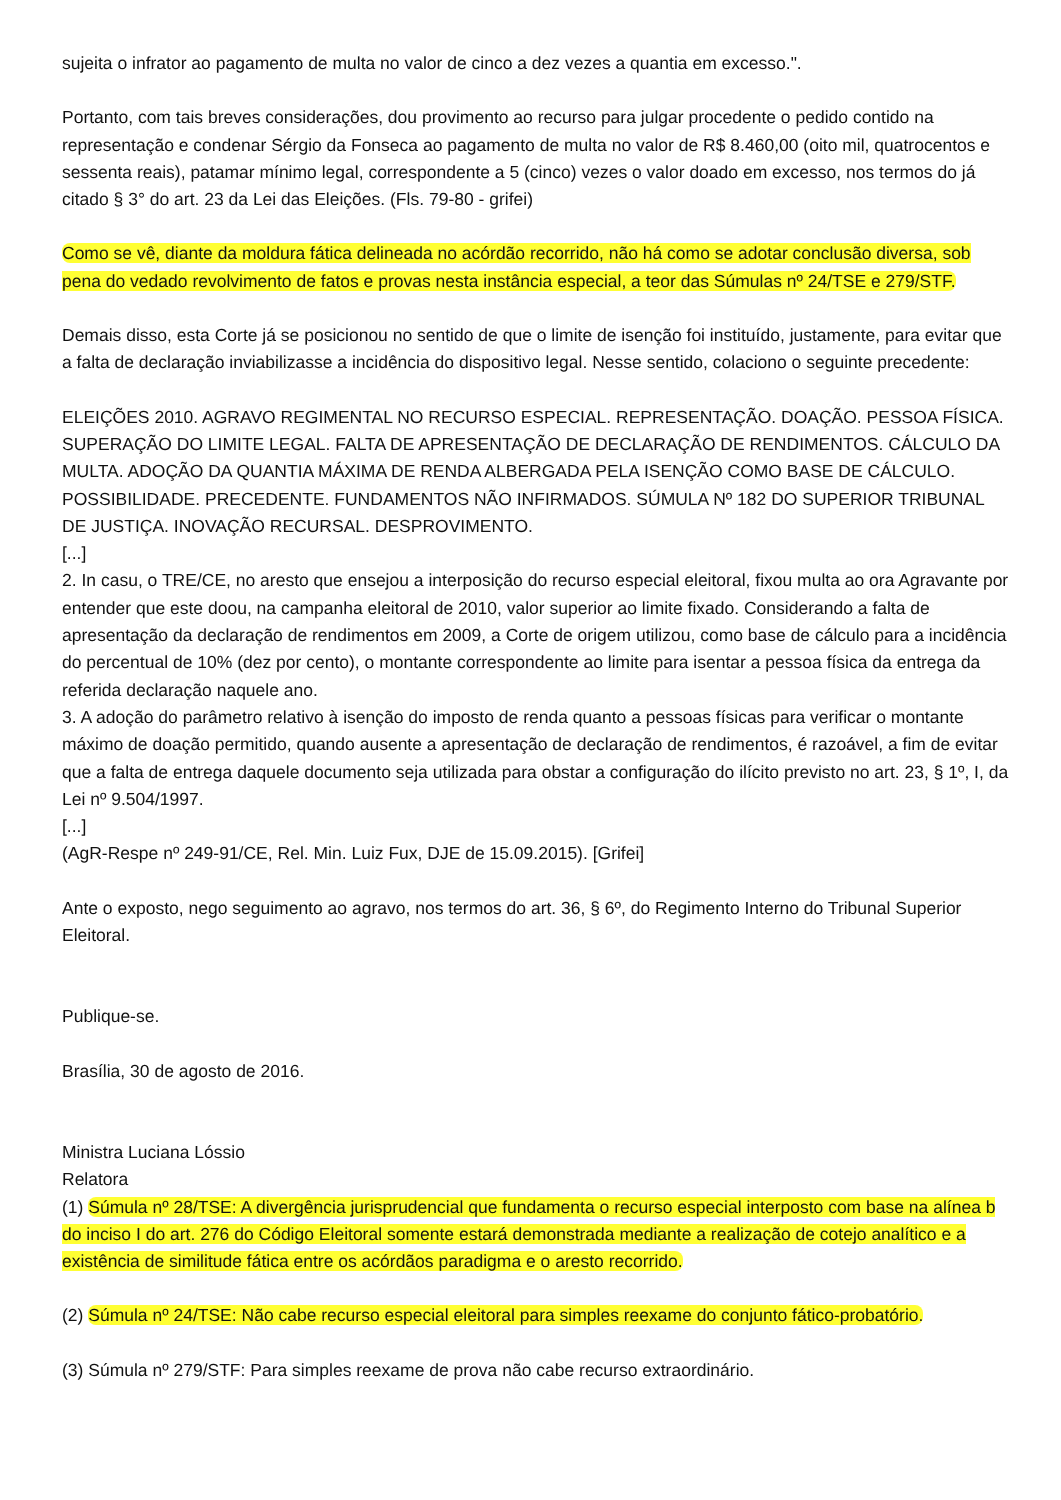sujeita o infrator ao pagamento de multa no valor de cinco a dez vezes a quantia em excesso.".
Portanto, com tais breves considerações, dou provimento ao recurso para julgar procedente o pedido contido na representação e condenar Sérgio da Fonseca ao pagamento de multa no valor de R$ 8.460,00 (oito mil, quatrocentos e sessenta reais), patamar mínimo legal, correspondente a 5 (cinco) vezes o valor doado em excesso, nos termos do já citado § 3° do art. 23 da Lei das Eleições. (Fls. 79-80 - grifei)
Como se vê, diante da moldura fática delineada no acórdão recorrido, não há como se adotar conclusão diversa, sob pena do vedado revolvimento de fatos e provas nesta instância especial, a teor das Súmulas nº 24/TSE e 279/STF.
Demais disso, esta Corte já se posicionou no sentido de que o limite de isenção foi instituído, justamente, para evitar que a falta de declaração inviabilizasse a incidência do dispositivo legal. Nesse sentido, colaciono o seguinte precedente:
ELEIÇÕES 2010. AGRAVO REGIMENTAL NO RECURSO ESPECIAL. REPRESENTAÇÃO. DOAÇÃO. PESSOA FÍSICA. SUPERAÇÃO DO LIMITE LEGAL. FALTA DE APRESENTAÇÃO DE DECLARAÇÃO DE RENDIMENTOS. CÁLCULO DA MULTA. ADOÇÃO DA QUANTIA MÁXIMA DE RENDA ALBERGADA PELA ISENÇÃO COMO BASE DE CÁLCULO. POSSIBILIDADE. PRECEDENTE. FUNDAMENTOS NÃO INFIRMADOS. SÚMULA Nº 182 DO SUPERIOR TRIBUNAL DE JUSTIÇA. INOVAÇÃO RECURSAL. DESPROVIMENTO.
[...]
2. In casu, o TRE/CE, no aresto que ensejou a interposição do recurso especial eleitoral, fixou multa ao ora Agravante por entender que este doou, na campanha eleitoral de 2010, valor superior ao limite fixado. Considerando a falta de apresentação da declaração de rendimentos em 2009, a Corte de origem utilizou, como base de cálculo para a incidência do percentual de 10% (dez por cento), o montante correspondente ao limite para isentar a pessoa física da entrega da referida declaração naquele ano.
3. A adoção do parâmetro relativo à isenção do imposto de renda quanto a pessoas físicas para verificar o montante máximo de doação permitido, quando ausente a apresentação de declaração de rendimentos, é razoável, a fim de evitar que a falta de entrega daquele documento seja utilizada para obstar a configuração do ilícito previsto no art. 23, § 1º, I, da Lei nº 9.504/1997.
[...]
(AgR-Respe nº 249-91/CE, Rel. Min. Luiz Fux, DJE de 15.09.2015). [Grifei]
Ante o exposto, nego seguimento ao agravo, nos termos do art. 36, § 6º, do Regimento Interno do Tribunal Superior Eleitoral.
Publique-se.
Brasília, 30 de agosto de 2016.
Ministra Luciana Lóssio
Relatora
(1) Súmula nº 28/TSE: A divergência jurisprudencial que fundamenta o recurso especial interposto com base na alínea b do inciso I do art. 276 do Código Eleitoral somente estará demonstrada mediante a realização de cotejo analítico e a existência de similitude fática entre os acórdãos paradigma e o aresto recorrido.
(2) Súmula nº 24/TSE: Não cabe recurso especial eleitoral para simples reexame do conjunto fático-probatório.
(3) Súmula nº 279/STF: Para simples reexame de prova não cabe recurso extraordinário.